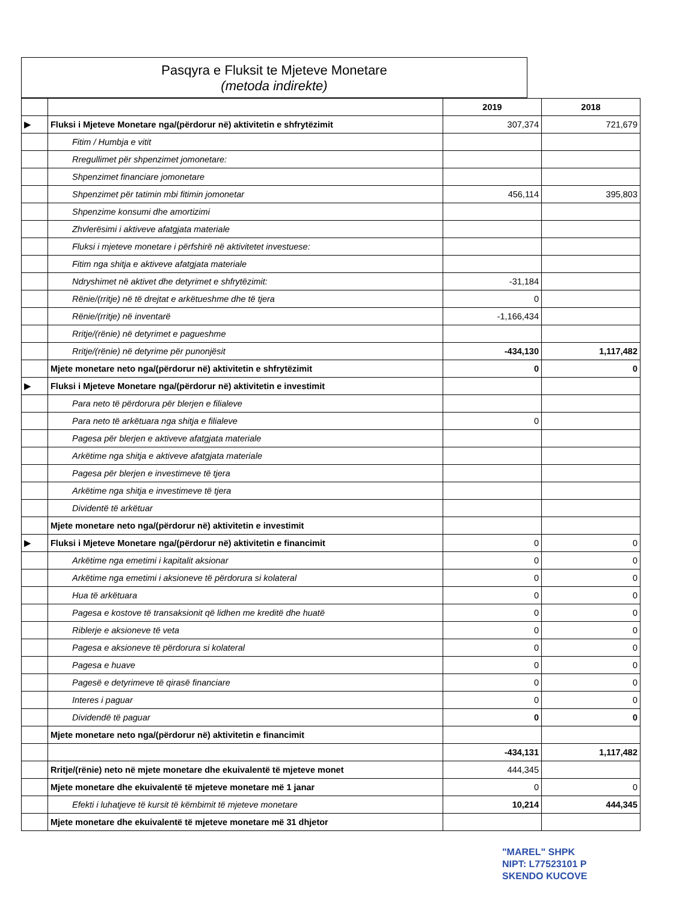Pasqyra e Fluksit te Mjeteve Monetare
(metoda indirekte)
| | | 2019 | 2018 |
| --- | --- | --- | --- |
| ▶ | Fluksi i Mjeteve Monetare nga/(përdorur në) aktivitetin e shfrytëzimit | 307,374 | 721,679 |
| | Fitim / Humbja e vitit | | |
| | Rregullimet për shpenzimet jomonetare: | | |
| | Shpenzimet financiare jomonetare | | |
| | Shpenzimet për tatimin mbi fitimin jomonetar | 456,114 | 395,803 |
| | Shpenzime konsumi dhe amortizimi | | |
| | Zhvlerësimi i aktiveve afatgjata materiale | | |
| | Fluksi i mjeteve monetare i përfshirë në aktivitetet investuese: | | |
| | Fitim nga shitja e aktiveve afatgjata materiale | | |
| | Ndryshimet në aktivet dhe detyrimet e shfrytëzimit: | -31,184 | |
| | Rënie/(rritje) në të drejtat e arkëtueshme dhe të tjera | 0 | |
| | Rënie/(rritje) në inventarë | -1,166,434 | |
| | Rritje/(rënie) në detyrimet e pagueshme | | |
| | Rritje/(rënie) në detyrime për punonjësit | -434,130 | 1,117,482 |
| | Mjete monetare neto nga/(përdorur në) aktivitetin e shfrytëzimit | 0 | 0 |
| ▶ | Fluksi i Mjeteve Monetare nga/(përdorur në) aktivitetin e investimit | | |
| | Para neto të përdorura për blerjen e filialeve | | |
| | Para neto të arkëtuara nga shitja e filialeve | 0 | |
| | Pagesa për blerjen e aktiveve afatgjata materiale | | |
| | Arkëtime nga shitja e aktiveve afatgjata materiale | | |
| | Pagesa për blerjen e investimeve të tjera | | |
| | Arkëtime nga shitja e investimeve të tjera | | |
| | Dividentë të arkëtuar | | |
| | Mjete monetare neto nga/(përdorur në) aktivitetin e investimit | | |
| ▶ | Fluksi i Mjeteve Monetare nga/(përdorur në) aktivitetin e financimit | 0 | 0 |
| | Arkëtime nga emetimi i kapitalit aksionar | 0 | 0 |
| | Arkëtime nga emetimi i aksioneve të përdorura si kolateral | 0 | 0 |
| | Hua të arkëtuara | 0 | 0 |
| | Pagesa e kostove të transaksionit që lidhen me kreditë dhe huatë | 0 | 0 |
| | Riblerje e aksioneve të veta | 0 | 0 |
| | Pagesa e aksioneve të përdorura si kolateral | 0 | 0 |
| | Pagesa e huave | 0 | 0 |
| | Pagesë e detyrimeve të qirasë financiare | 0 | 0 |
| | Interes i paguar | 0 | 0 |
| | Dividendë të paguar | 0 | 0 |
| | Mjete monetare neto nga/(përdorur në) aktivitetin e financimit | | |
| | | -434,131 | 1,117,482 |
| | Rritje/(rënie) neto në mjete monetare dhe ekuivalentë të mjeteve monet | 444,345 | |
| | Mjete monetare dhe ekuivalentë të mjeteve monetare më 1 janar | 0 | 0 |
| | Efekti i luhatjeve të kursit të këmbimit të mjeteve monetare | 10,214 | 444,345 |
| | Mjete monetare dhe ekuivalentë të mjeteve monetare më 31 dhjetor | | |
"MAREL" SHPK
NIPT: L77523101 P
SKENDO KUCOVE